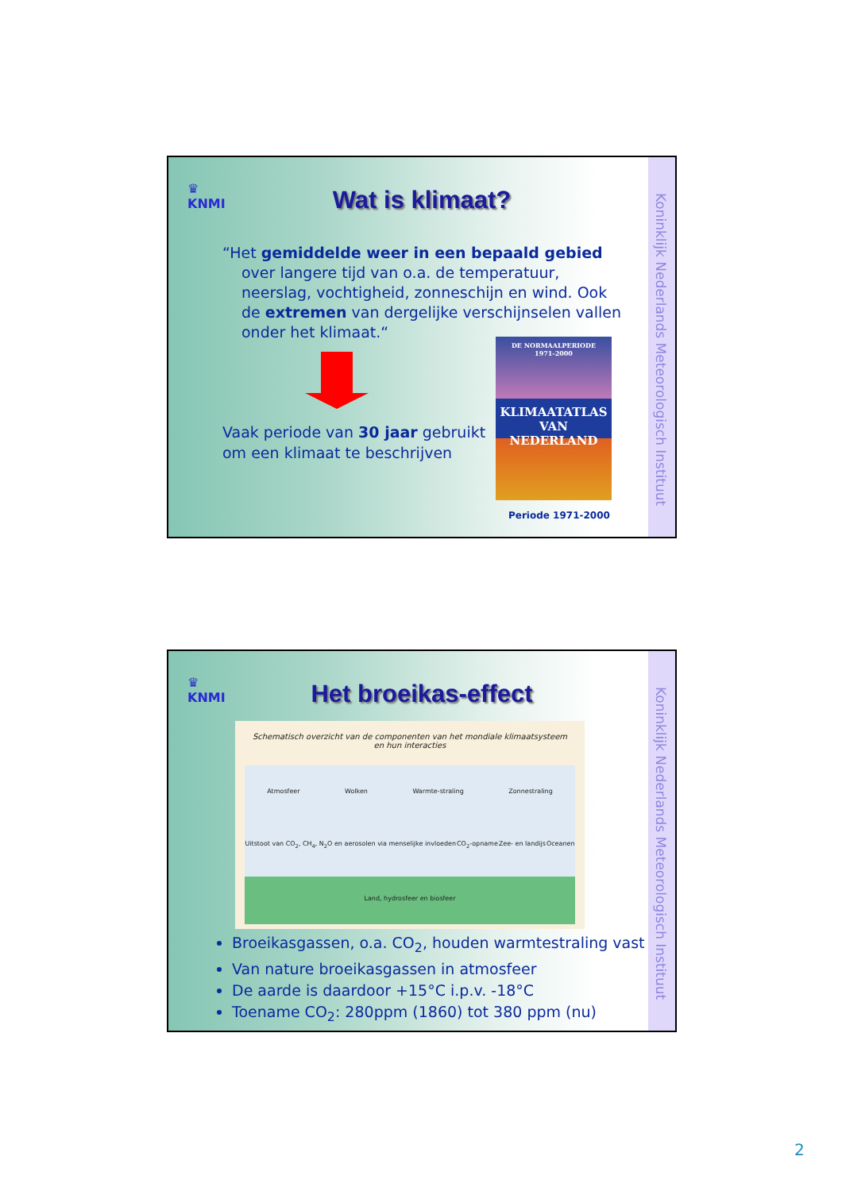Koninklijk Nederlands Meteorologisch Instituut
♛
KNMI
Wat is klimaat?
“Het gemiddelde weer in een bepaald gebied
over langere tijd van o.a. de temperatuur, neerslag, vochtigheid, zonneschijn en wind. Ook de extremen van dergelijke verschijnselen vallen onder het klimaat.“
Vaak periode van 30 jaar gebruikt om een klimaat te beschrijven
DE NORMAALPERIODE
1971-2000
KLIMAATATLAS
VAN NEDERLAND
Periode 1971-2000
Koninklijk Nederlands Meteorologisch Instituut
♛
KNMI
Het broeikas-effect
Schematisch overzicht van de componenten van het mondiale klimaatsysteem
en hun interacties
Atmosfeer Wolken Warmte-straling Zonnestraling Uitstoot van CO<sub>2</sub>, CH<sub>4</sub>, N<sub>2</sub>O en aerosolen via menselijke invloeden CO<sub>2</sub>-opname Zee- en landijs Oceanen Land, hydrosfeer en biosfeer
Broeikasgassen, o.a. CO<sub>2</sub>, houden warmtestraling vast
Van nature broeikasgassen in atmosfeer
De aarde is daardoor +15°C i.p.v. -18°C
Toename CO<sub>2</sub>: 280ppm (1860) tot 380 ppm (nu)
2